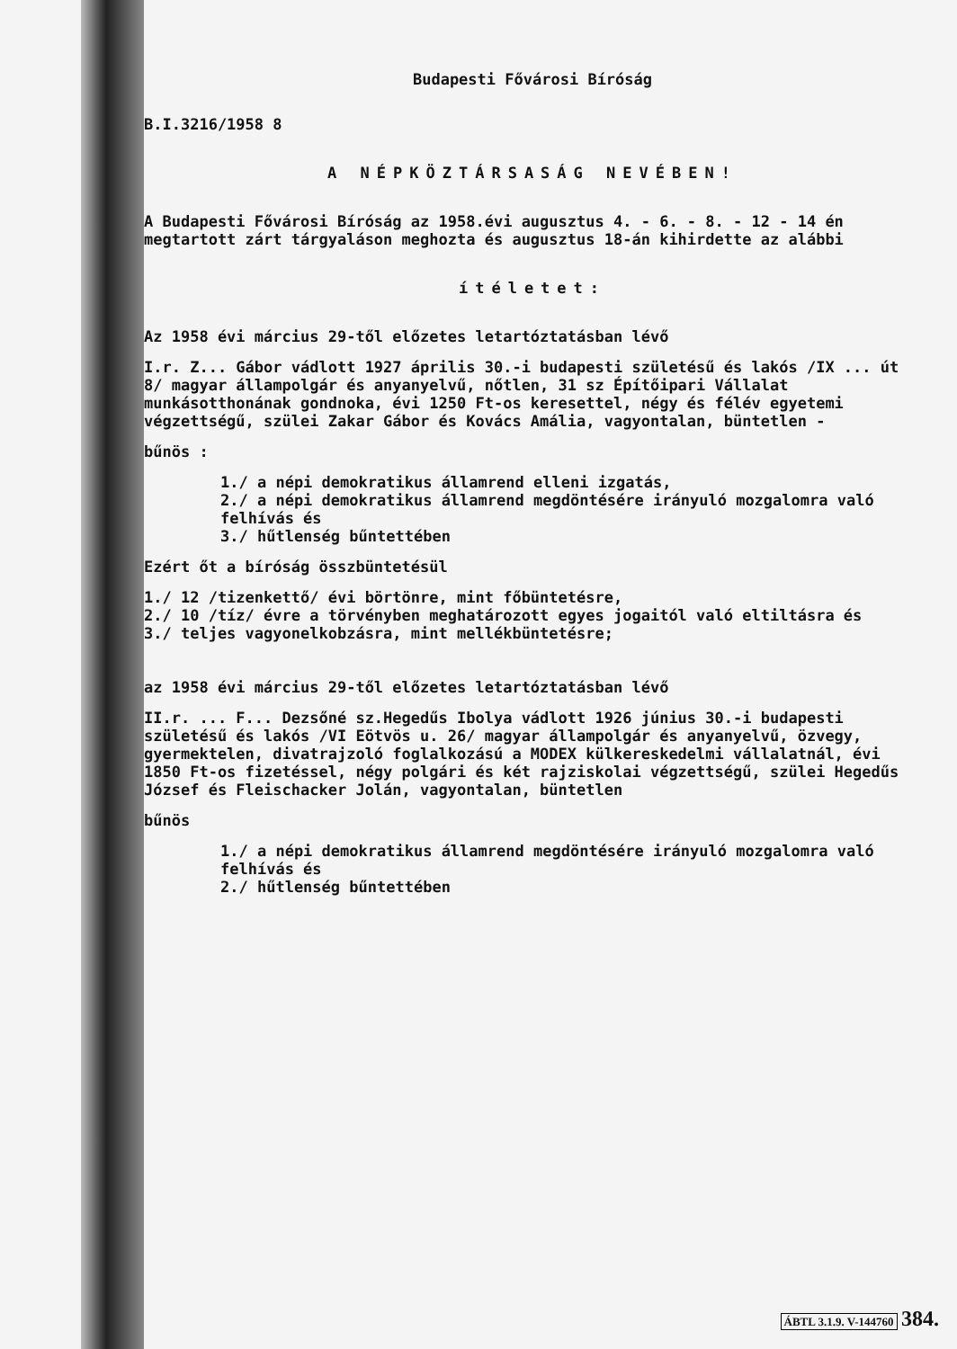Budapesti Fővárosi Bíróság
B.I.3216/1958 8
A NÉPKÖZTÁRSASÁG NEVÉBEN!
A Budapesti Fővárosi Bíróság az 1958.évi augusztus 4. - 6. - 8. - 12 - 14 én megtartott zárt tárgyaláson meghozta és augusztus 18-án kihirdette az alábbi
ítéletet:
Az 1958 évi március 29-től előzetes letartóztatásban lévő
I.r. Z... Gábor vádlott 1927 április 30.-i budapesti születésű és lakós /IX ... út 8/ magyar állampolgár és anyanyelvű, nőtlen, 31 sz Építőipari Vállalat munkásotthonának gondnoka, évi 1250 Ft-os keresettel, négy és félév egyetemi végzettségű, szülei Zakar Gábor és Kovács Amália, vagyontalan, büntetlen -
bűnös :
1./ a népi demokratikus államrend elleni izgatás,
2./ a népi demokratikus államrend megdöntésére irányuló mozgalomra való felhívás és
3./ hűtlenség bűntettében
Ezért őt a bíróság összbüntetésül
1./ 12 /tizenkettő/ évi börtönre, mint főbüntetésre,
2./ 10 /tíz/ évre a törvényben meghatározott egyes jogaitól való eltiltásra és
3./ teljes vagyonelkobzásra, mint mellékbüntetésre;
az 1958 évi március 29-től előzetes letartóztatásban lévő
II.r. ... F... Dezsőné sz.Hegedűs Ibolya vádlott 1926 június 30.-i budapesti születésű és lakós /VI Eötvös u. 26/ magyar állampolgár és anyanyelvű, özvegy, gyermektelen, divatrajzoló foglalkozású a MODEX külkereskedelmi vállalatnál, évi 1850 Ft-os fizetéssel, négy polgári és két rajziskolai végzettségű, szülei Hegedűs József és Fleischacker Jolán, vagyontalan, büntetlen
bűnös
1./ a népi demokratikus államrend megdöntésére irányuló mozgalomra való felhívás és
2./ hűtlenség bűntettében
ÁBTL 3.1.9. V-144760 384.